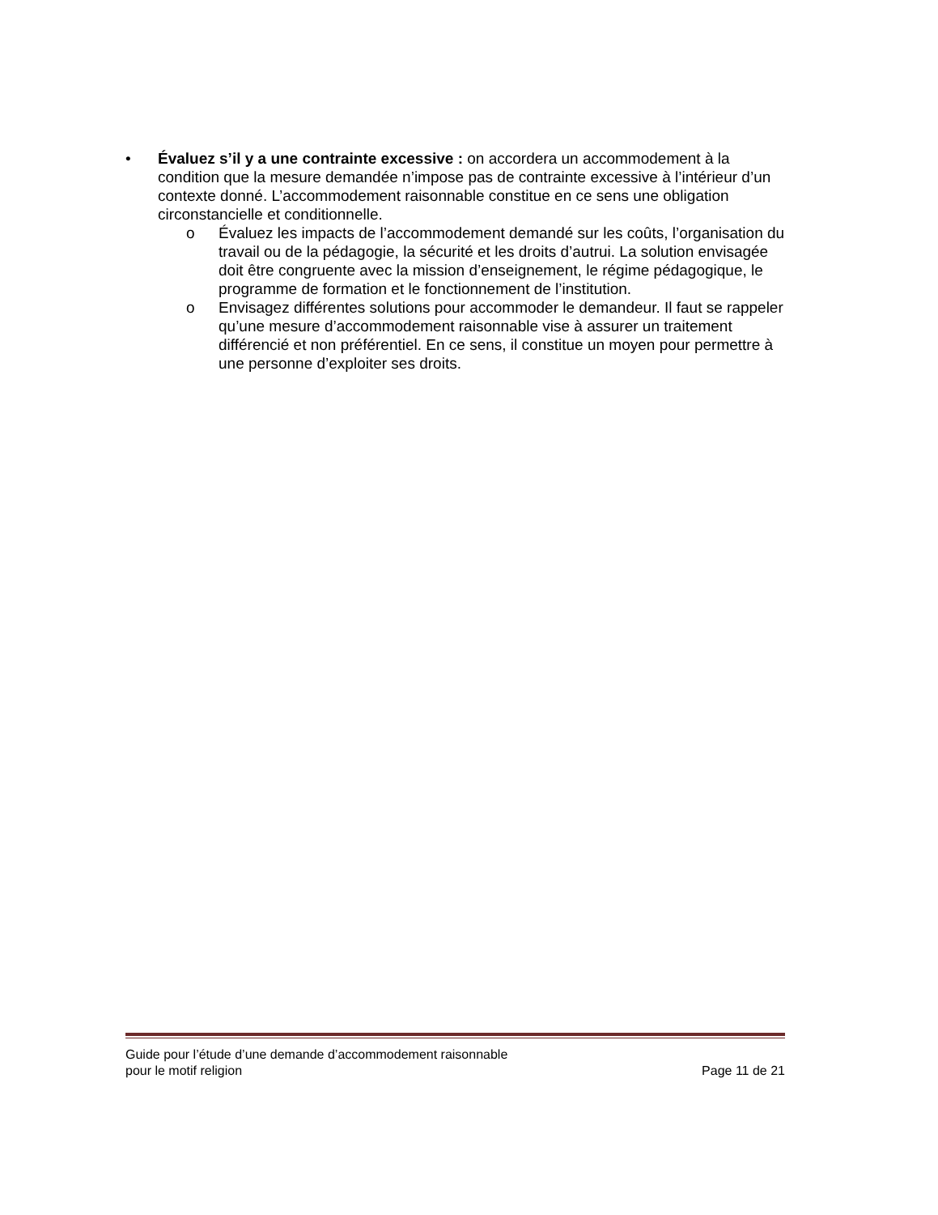• Évaluez s’il y a une contrainte excessive : on accordera un accommodement à la condition que la mesure demandée n’impose pas de contrainte excessive à l’intérieur d’un contexte donné. L’accommodement raisonnable constitue en ce sens une obligation circonstancielle et conditionnelle.
o Évaluez les impacts de l’accommodement demandé sur les coûts, l’organisation du travail ou de la pédagogie, la sécurité et les droits d’autrui. La solution envisagée doit être congruente avec la mission d’enseignement, le régime pédagogique, le programme de formation et le fonctionnement de l’institution.
o Envisagez différentes solutions pour accommoder le demandeur. Il faut se rappeler qu’une mesure d’accommodement raisonnable vise à assurer un traitement différencié et non préférentiel. En ce sens, il constitue un moyen pour permettre à une personne d’exploiter ses droits.
Guide pour l’étude d’une demande d’accommodement raisonnable
pour le motif religion Page 11 de 21